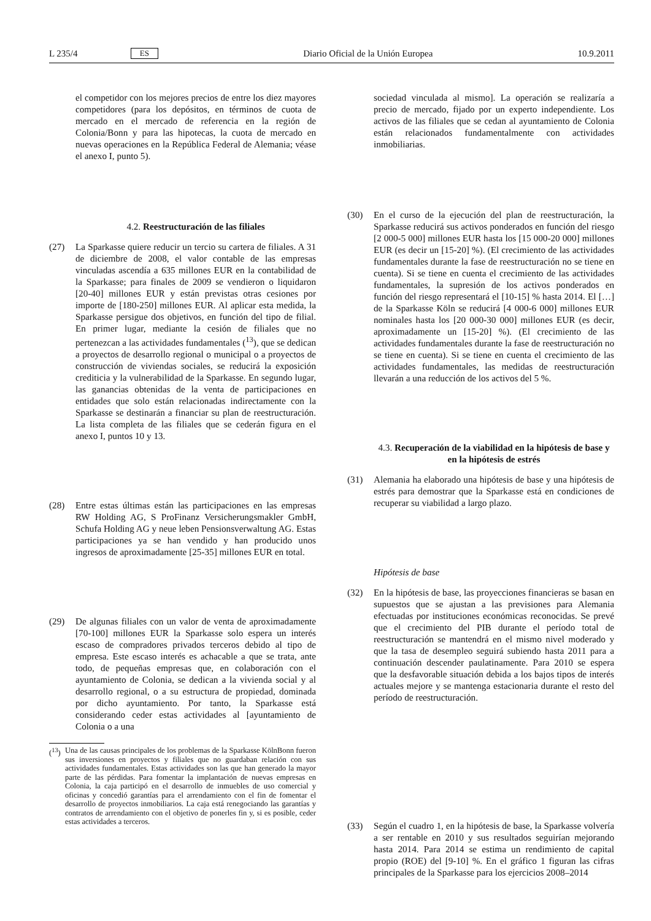L 235/4 ES Diario Oficial de la Unión Europea 10.9.2011
el competidor con los mejores precios de entre los diez mayores competidores (para los depósitos, en términos de cuota de mercado en el mercado de referencia en la región de Colonia/Bonn y para las hipotecas, la cuota de mercado en nuevas operaciones en la República Federal de Alemania; véase el anexo I, punto 5).
4.2. Reestructuración de las filiales
(27) La Sparkasse quiere reducir un tercio su cartera de filiales. A 31 de diciembre de 2008, el valor contable de las empresas vinculadas ascendía a 635 millones EUR en la contabilidad de la Sparkasse; para finales de 2009 se vendieron o liquidaron [20-40] millones EUR y están previstas otras cesiones por importe de [180-250] millones EUR. Al aplicar esta medida, la Sparkasse persigue dos objetivos, en función del tipo de filial. En primer lugar, mediante la cesión de filiales que no pertenezcan a las actividades fundamentales (<sup>13</sup>), que se dedican a proyectos de desarrollo regional o municipal o a proyectos de construcción de viviendas sociales, se reducirá la exposición crediticia y la vulnerabilidad de la Sparkasse. En segundo lugar, las ganancias obtenidas de la venta de participaciones en entidades que solo están relacionadas indirectamente con la Sparkasse se destinarán a financiar su plan de reestructuración. La lista completa de las filiales que se cederán figura en el anexo I, puntos 10 y 13.
(28) Entre estas últimas están las participaciones en las empresas RW Holding AG, S ProFinanz Versicherungsmakler GmbH, Schufa Holding AG y neue leben Pensionsverwaltung AG. Estas participaciones ya se han vendido y han producido unos ingresos de aproximadamente [25-35] millones EUR en total.
(29) De algunas filiales con un valor de venta de aproximadamente [70-100] millones EUR la Sparkasse solo espera un interés escaso de compradores privados terceros debido al tipo de empresa. Este escaso interés es achacable a que se trata, ante todo, de pequeñas empresas que, en colaboración con el ayuntamiento de Colonia, se dedican a la vivienda social y al desarrollo regional, o a su estructura de propiedad, dominada por dicho ayuntamiento. Por tanto, la Sparkasse está considerando ceder estas actividades al [ayuntamiento de Colonia o a una
(<sup>13</sup>)
Una de las causas principales de los problemas de la Sparkasse KölnBonn fueron sus inversiones en proyectos y filiales que no guardaban relación con sus actividades fundamentales. Estas actividades son las que han generado la mayor parte de las pérdidas. Para fomentar la implantación de nuevas empresas en Colonia, la caja participó en el desarrollo de inmuebles de uso comercial y oficinas y concedió garantías para el arrendamiento con el fin de fomentar el desarrollo de proyectos inmobiliarios. La caja está renegociando las garantías y contratos de arrendamiento con el objetivo de ponerles fin y, si es posible, ceder estas actividades a terceros.
sociedad vinculada al mismo]. La operación se realizaría a precio de mercado, fijado por un experto independiente. Los activos de las filiales que se cedan al ayuntamiento de Colonia están relacionados fundamentalmente con actividades inmobiliarias.
(30) En el curso de la ejecución del plan de reestructuración, la Sparkasse reducirá sus activos ponderados en función del riesgo [2 000-5 000] millones EUR hasta los [15 000-20 000] millones EUR (es decir un [15-20] %). (El crecimiento de las actividades fundamentales durante la fase de reestructuración no se tiene en cuenta). Si se tiene en cuenta el crecimiento de las actividades fundamentales, la supresión de los activos ponderados en función del riesgo representará el [10-15] % hasta 2014. El […] de la Sparkasse Köln se reducirá [4 000-6 000] millones EUR nominales hasta los [20 000-30 000] millones EUR (es decir, aproximadamente un [15-20] %). (El crecimiento de las actividades fundamentales durante la fase de reestructuración no se tiene en cuenta). Si se tiene en cuenta el crecimiento de las actividades fundamentales, las medidas de reestructuración llevarán a una reducción de los activos del 5 %.
4.3. Recuperación de la viabilidad en la hipótesis de base y en la hipótesis de estrés
(31) Alemania ha elaborado una hipótesis de base y una hipótesis de estrés para demostrar que la Sparkasse está en condiciones de recuperar su viabilidad a largo plazo.
Hipótesis de base
(32) En la hipótesis de base, las proyecciones financieras se basan en supuestos que se ajustan a las previsiones para Alemania efectuadas por instituciones económicas reconocidas. Se prevé que el crecimiento del PIB durante el período total de reestructuración se mantendrá en el mismo nivel moderado y que la tasa de desempleo seguirá subiendo hasta 2011 para a continuación descender paulatinamente. Para 2010 se espera que la desfavorable situación debida a los bajos tipos de interés actuales mejore y se mantenga estacionaria durante el resto del período de reestructuración.
(33) Según el cuadro 1, en la hipótesis de base, la Sparkasse volvería a ser rentable en 2010 y sus resultados seguirían mejorando hasta 2014. Para 2014 se estima un rendimiento de capital propio (ROE) del [9-10] %. En el gráfico 1 figuran las cifras principales de la Sparkasse para los ejercicios 2008–2014